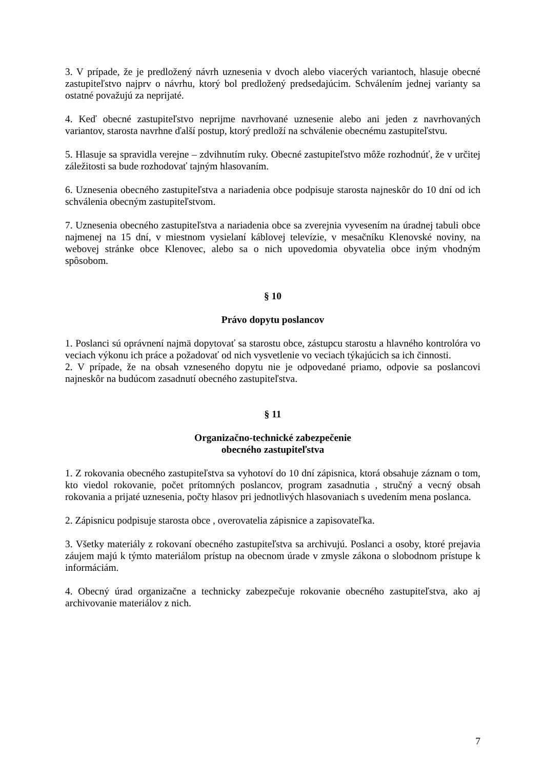3. V prípade, že je predložený návrh uznesenia v dvoch alebo viacerých variantoch, hlasuje obecné zastupiteľstvo najprv o návrhu, ktorý bol predložený predsedajúcim. Schválením jednej varianty sa ostatné považujú za neprijaté.
4. Keď obecné zastupiteľstvo neprijme navrhované uznesenie alebo ani jeden z navrhovaných variantov, starosta navrhne ďalší postup, ktorý predloží na schválenie obecnému zastupiteľstvu.
5. Hlasuje sa spravidla verejne – zdvihnutím ruky. Obecné zastupiteľstvo môže rozhodnúť, že v určitej záležitosti sa bude rozhodovať tajným hlasovaním.
6. Uznesenia obecného zastupiteľstva a nariadenia obce podpisuje starosta najneskôr do 10 dní od ich schválenia obecným zastupiteľstvom.
7. Uznesenia obecného zastupiteľstva a nariadenia obce sa zverejnia vyvesením na úradnej tabuli obce najmenej na 15 dní, v miestnom vysielaní káblovej televízie, v mesačníku Klenovské noviny, na webovej stránke obce Klenovec, alebo sa o nich upovedomia obyvatelia obce iným vhodným spôsobom.
§ 10
Právo dopytu poslancov
1. Poslanci sú oprávnení najmä dopytovať sa starostu obce, zástupcu starostu a hlavného kontrolóra vo veciach výkonu ich práce a požadovať od nich vysvetlenie vo veciach týkajúcich sa ich činnosti.
2. V prípade, že na obsah vzneseného dopytu nie je odpovedané priamo, odpovie sa poslancovi najneskôr na budúcom zasadnutí obecného zastupiteľstva.
§ 11
Organizačno-technické zabezpečenie
obecného zastupiteľstva
1. Z rokovania obecného zastupiteľstva sa vyhotoví do 10 dní zápisnica, ktorá obsahuje záznam o tom, kto viedol rokovanie, počet prítomných poslancov, program zasadnutia , stručný a vecný obsah rokovania a prijaté uznesenia, počty hlasov pri jednotlivých hlasovaniach s uvedením mena poslanca.
2. Zápisnicu podpisuje starosta obce , overovatelia zápisnice a zapisovateľka.
3. Všetky materiály z rokovaní obecného zastupiteľstva sa archivujú. Poslanci a osoby, ktoré prejavia záujem majú k týmto materiálom prístup na obecnom úrade v zmysle zákona o slobodnom prístupe k informáciám.
4. Obecný úrad organizačne a technicky zabezpečuje rokovanie obecného zastupiteľstva, ako aj archivovanie materiálov z nich.
7